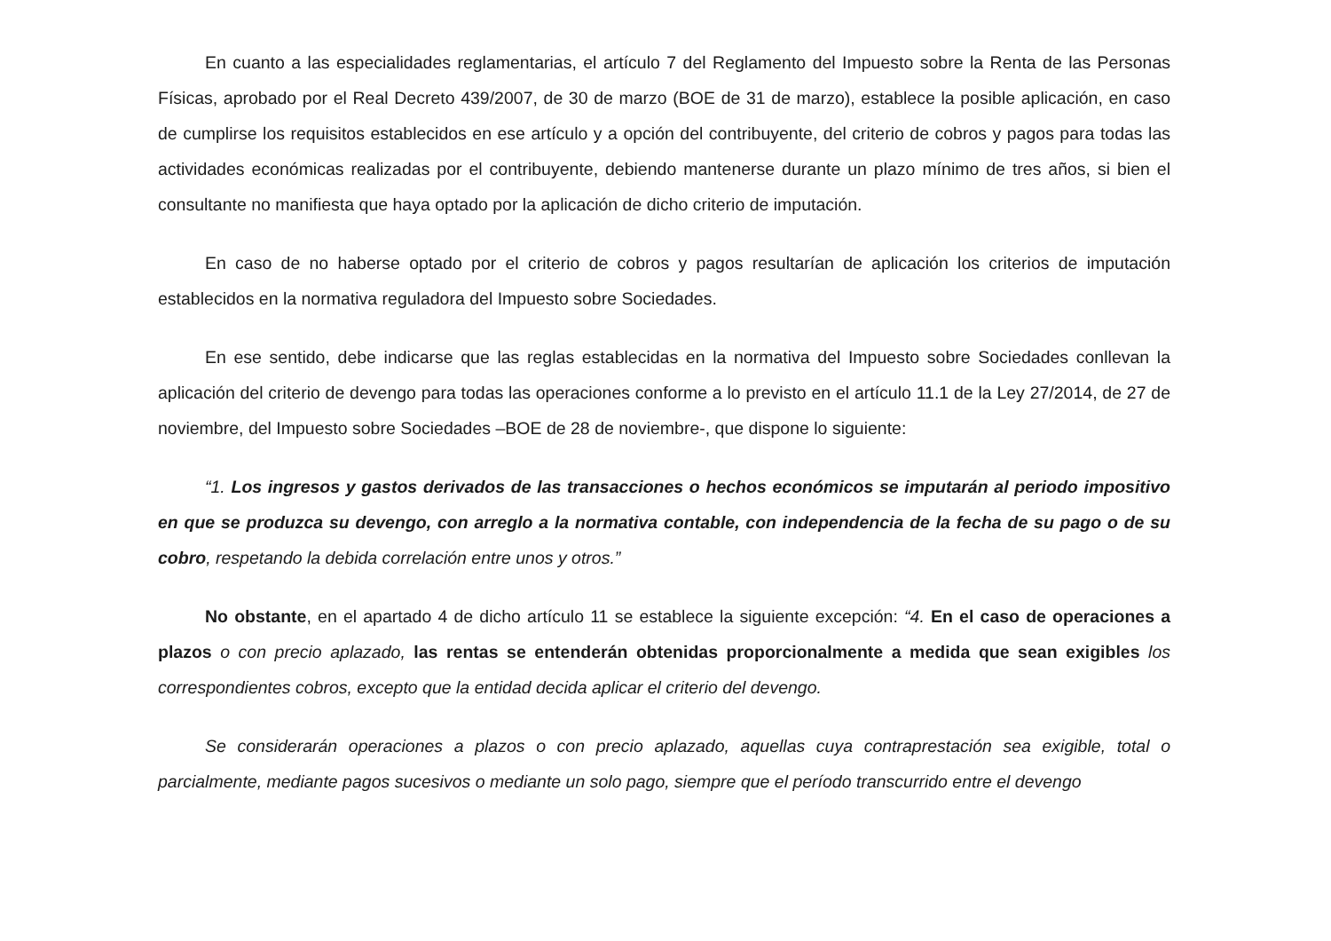En cuanto a las especialidades reglamentarias, el artículo 7 del Reglamento del Impuesto sobre la Renta de las Personas Físicas, aprobado por el Real Decreto 439/2007, de 30 de marzo (BOE de 31 de marzo), establece la posible aplicación, en caso de cumplirse los requisitos establecidos en ese artículo y a opción del contribuyente, del criterio de cobros y pagos para todas las actividades económicas realizadas por el contribuyente, debiendo mantenerse durante un plazo mínimo de tres años, si bien el consultante no manifiesta que haya optado por la aplicación de dicho criterio de imputación.
En caso de no haberse optado por el criterio de cobros y pagos resultarían de aplicación los criterios de imputación establecidos en la normativa reguladora del Impuesto sobre Sociedades.
En ese sentido, debe indicarse que las reglas establecidas en la normativa del Impuesto sobre Sociedades conllevan la aplicación del criterio de devengo para todas las operaciones conforme a lo previsto en el artículo 11.1 de la Ley 27/2014, de 27 de noviembre, del Impuesto sobre Sociedades –BOE de 28 de noviembre-, que dispone lo siguiente:
“1. Los ingresos y gastos derivados de las transacciones o hechos económicos se imputarán al periodo impositivo en que se produzca su devengo, con arreglo a la normativa contable, con independencia de la fecha de su pago o de su cobro, respetando la debida correlación entre unos y otros.”
No obstante, en el apartado 4 de dicho artículo 11 se establece la siguiente excepción: “4. En el caso de operaciones a plazos o con precio aplazado, las rentas se entenderán obtenidas proporcionalmente a medida que sean exigibles los correspondientes cobros, excepto que la entidad decida aplicar el criterio del devengo.
Se considerarán operaciones a plazos o con precio aplazado, aquellas cuya contraprestación sea exigible, total o parcialmente, mediante pagos sucesivos o mediante un solo pago, siempre que el período transcurrido entre el devengo